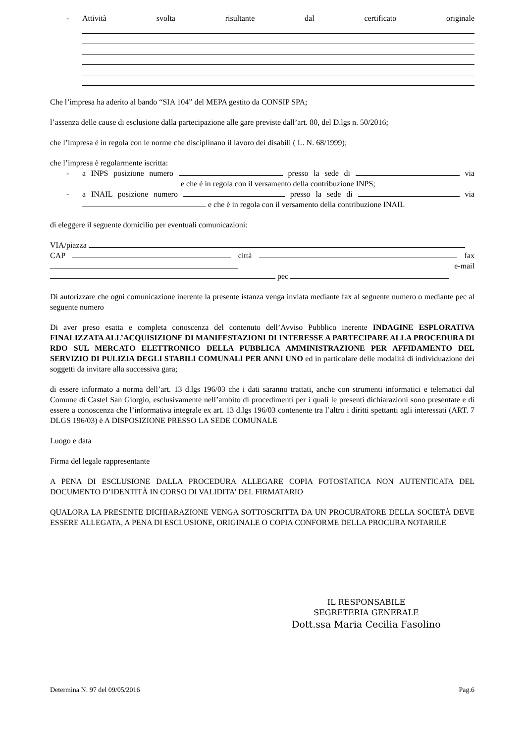- Attività svolta risultante dal certificato originale
Che l’impresa ha aderito al bando “SIA 104” del MEPA gestito da CONSIP SPA;
l’assenza delle cause di esclusione dalla partecipazione alle gare previste dall’art. 80, del D.lgs n. 50/2016;
che l’impresa è in regola con le norme che disciplinano il lavoro dei disabili ( L. N. 68/1999);
che l’impresa è regolarmente iscritta:
- a INPS posizione numero presso la sede di via e che è in regola con il versamento della contribuzione INPS;
- a INAIL posizione numero presso la sede di via e che è in regola con il versamento della contribuzione INAIL
di eleggere il seguente domicilio per eventuali comunicazioni:
VIA/piazza
CAP città fax e-mail
pec
Di autorizzare che ogni comunicazione inerente la presente istanza venga inviata mediante fax al seguente numero o mediante pec al seguente numero
Di aver preso esatta e completa conoscenza del contenuto dell’Avviso Pubblico inerente INDAGINE ESPLORATIVA FINALIZZATA ALL’ACQUISIZIONE DI MANIFESTAZIONI DI INTERESSE A PARTECIPARE ALLA PROCEDURA DI RDO SUL MERCATO ELETTRONICO DELLA PUBBLICA AMMINISTRAZIONE PER AFFIDAMENTO DEL SERVIZIO DI PULIZIA DEGLI STABILI COMUNALI PER ANNI UNO ed in particolare delle modalità di individuazione dei soggetti da invitare alla successiva gara;
di essere informato a norma dell’art. 13 d.lgs 196/03 che i dati saranno trattati, anche con strumenti informatici e telematici dal Comune di Castel San Giorgio, esclusivamente nell’ambito di procedimenti per i quali le presenti dichiarazioni sono presentate e di essere a conoscenza che l’informativa integrale ex art. 13 d.lgs 196/03 contenente tra l’altro i diritti spettanti agli interessati (ART. 7 DLGS 196/03) è A DISPOSIZIONE PRESSO LA SEDE COMUNALE
Luogo e data
Firma del legale rappresentante
A PENA DI ESCLUSIONE DALLA PROCEDURA ALLEGARE COPIA FOTOSTATICA NON AUTENTICATA DEL DOCUMENTO D’IDENTITÀ IN CORSO DI VALIDITA’ DEL FIRMATARIO
QUALORA LA PRESENTE DICHIARAZIONE VENGA SOTTOSCRITTA DA UN PROCURATORE DELLA SOCIETÀ DEVE ESSERE ALLEGATA, A PENA DI ESCLUSIONE, ORIGINALE O COPIA CONFORME DELLA PROCURA NOTARILE
IL RESPONSABILE
SEGRETERIA GENERALE
Dott.ssa Maria Cecilia Fasolino
Determina N. 97 del 09/05/2016 Pag.6